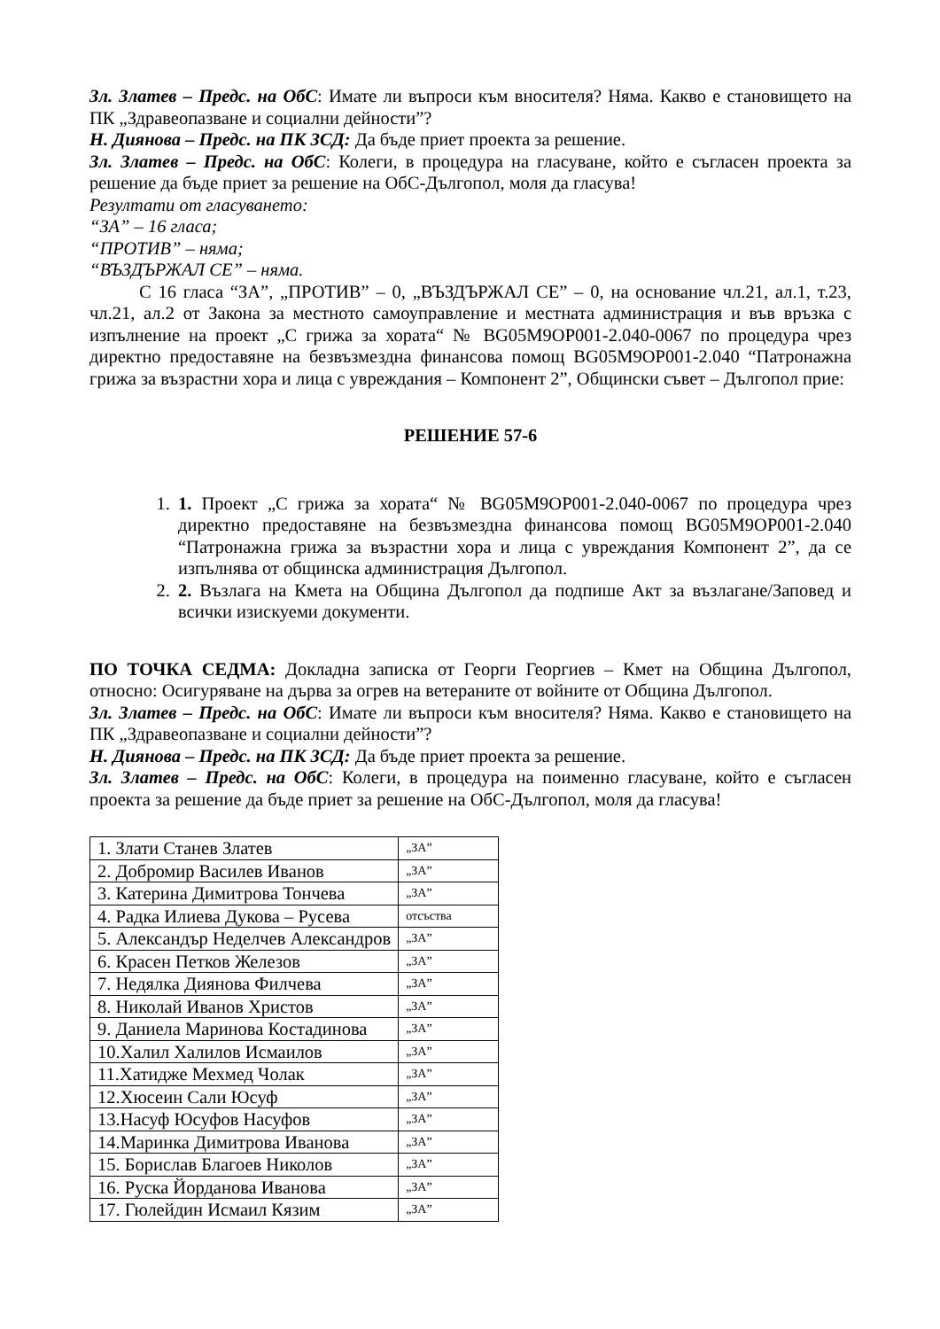Зл. Златев – Предс. на ОбС: Имате ли въпроси към вносителя? Няма. Какво е становището на ПК „Здравеопазване и социални дейности”?
Н. Диянова – Предс. на ПК ЗСД: Да бъде приет проекта за решение.
Зл. Златев – Предс. на ОбС: Колеги, в процедура на гласуване, който е съгласен проекта за решение да бъде приет за решение на ОбС-Дългопол, моля да гласува!
Резултати от гласуването:
“ЗА” – 16 гласа;
“ПРОТИВ” – няма;
“ВЪЗДЪРЖАЛ СЕ” – няма.
С 16 гласа “ЗА”, „ПРОТИВ” – 0, „ВЪЗДЪРЖАЛ СЕ” – 0, на основание чл.21, ал.1, т.23, чл.21, ал.2 от Закона за местното самоуправление и местната администрация и във връзка с изпълнение на проект „С грижа за хората“ № BG05M9OP001-2.040-0067 по процедура чрез директно предоставяне на безвъзмездна финансова помощ BG05M9OP001-2.040 “Патронажна грижа за възрастни хора и лица с увреждания – Компонент 2”, Общински съвет – Дългопол прие:
РЕШЕНИЕ 57-6
1. 1. Проект „С грижа за хората“ № BG05M9OP001-2.040-0067 по процедура чрез директно предоставяне на безвъзмездна финансова помощ BG05M9OP001-2.040 “Патронажна грижа за възрастни хора и лица с увреждания Компонент 2”, да се изпълнява от общинска администрация Дългопол.
2. 2. Възлага на Кмета на Община Дългопол да подпише Акт за възлагане/Заповед и всички изискуеми документи.
ПО ТОЧКА СЕДМА: Докладна записка от Георги Георгиев – Кмет на Община Дългопол, относно: Осигуряване на дърва за огрев на ветераните от войните от Община Дългопол.
Зл. Златев – Предс. на ОбС: Имате ли въпроси към вносителя? Няма. Какво е становището на ПК „Здравеопазване и социални дейности”?
Н. Диянова – Предс. на ПК ЗСД: Да бъде приет проекта за решение.
Зл. Златев – Предс. на ОбС: Колеги, в процедура на поименно гласуване, който е съгласен проекта за решение да бъде приет за решение на ОбС-Дългопол, моля да гласува!
| 1. Злати Станев Златев | „ЗА” |
| 2. Добромир Василев Иванов | „ЗА” |
| 3. Катерина Димитрова Тончева | „ЗА” |
| 4. Радка Илиева Дукова – Русева | отсъства |
| 5. Александър Неделчев Александров | „ЗА” |
| 6. Красен Петков Железов | „ЗА” |
| 7. Недялка Диянова Филчева | „ЗА” |
| 8. Николай Иванов Христов | „ЗА” |
| 9. Даниела Маринова Костадинова | „ЗА” |
| 10.Халил Халилов Исмаилов | „ЗА” |
| 11.Хатидже Мехмед Чолак | „ЗА” |
| 12.Хюсеин Сали Юсуф | „ЗА” |
| 13.Насуф Юсуфов Насуфов | „ЗА” |
| 14.Маринка Димитрова Иванова | „ЗА” |
| 15. Борислав Благоев Николов | „ЗА” |
| 16. Руска Йорданова Иванова | „ЗА” |
| 17. Гюлейдин Исмаил Кязим | „ЗА” |